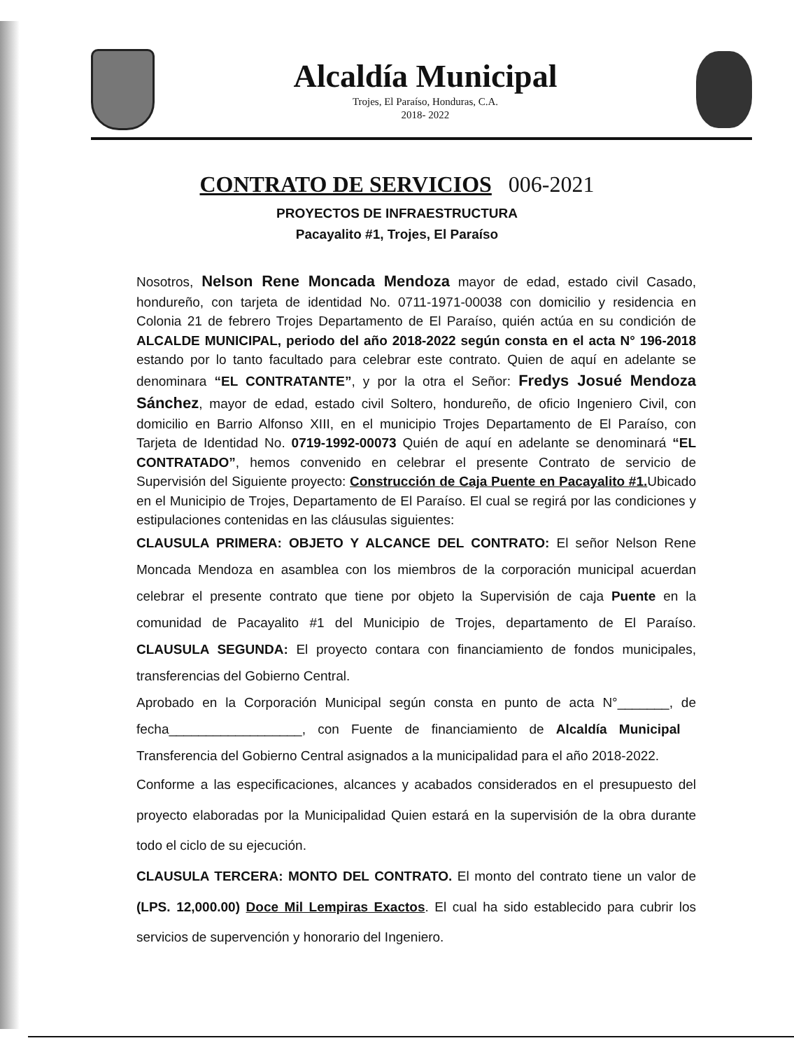Alcaldía Municipal
Trojes, El Paraíso, Honduras, C.A.
2018- 2022
CONTRATO DE SERVICIOS 006-2021
PROYECTOS DE INFRAESTRUCTURA
Pacayalito #1, Trojes, El Paraíso
Nosotros, Nelson Rene Moncada Mendoza mayor de edad, estado civil Casado, hondureño, con tarjeta de identidad No. 0711-1971-00038 con domicilio y residencia en Colonia 21 de febrero Trojes Departamento de El Paraíso, quién actúa en su condición de ALCALDE MUNICIPAL, periodo del año 2018-2022 según consta en el acta N° 196-2018 estando por lo tanto facultado para celebrar este contrato. Quien de aquí en adelante se denominara “EL CONTRATANTE”, y por la otra el Señor: Fredys Josué Mendoza Sánchez, mayor de edad, estado civil Soltero, hondureño, de oficio Ingeniero Civil, con domicilio en Barrio Alfonso XIII, en el municipio Trojes Departamento de El Paraíso, con Tarjeta de Identidad No. 0719-1992-00073 Quién de aquí en adelante se denominará “EL CONTRATADO”, hemos convenido en celebrar el presente Contrato de servicio de Supervisión del Siguiente proyecto: Construcción de Caja Puente en Pacayalito #1. Ubicado en el Municipio de Trojes, Departamento de El Paraíso. El cual se regirá por las condiciones y estipulaciones contenidas en las cláusulas siguientes:
CLAUSULA PRIMERA: OBJETO Y ALCANCE DEL CONTRATO: El señor Nelson Rene Moncada Mendoza en asamblea con los miembros de la corporación municipal acuerdan celebrar el presente contrato que tiene por objeto la Supervisión de caja Puente en la comunidad de Pacayalito #1 del Municipio de Trojes, departamento de El Paraíso. CLAUSULA SEGUNDA: El proyecto contara con financiamiento de fondos municipales, transferencias del Gobierno Central.
Aprobado en la Corporación Municipal según consta en punto de acta N°_______, de fecha__________________, con Fuente de financiamiento de Alcaldía Municipal Transferencia del Gobierno Central asignados a la municipalidad para el año 2018-2022.
Conforme a las especificaciones, alcances y acabados considerados en el presupuesto del proyecto elaboradas por la Municipalidad Quien estará en la supervisión de la obra durante todo el ciclo de su ejecución.
CLAUSULA TERCERA: MONTO DEL CONTRATO. El monto del contrato tiene un valor de (LPS. 12,000.00) Doce Mil Lempiras Exactos. El cual ha sido establecido para cubrir los servicios de supervención y honorario del Ingeniero.